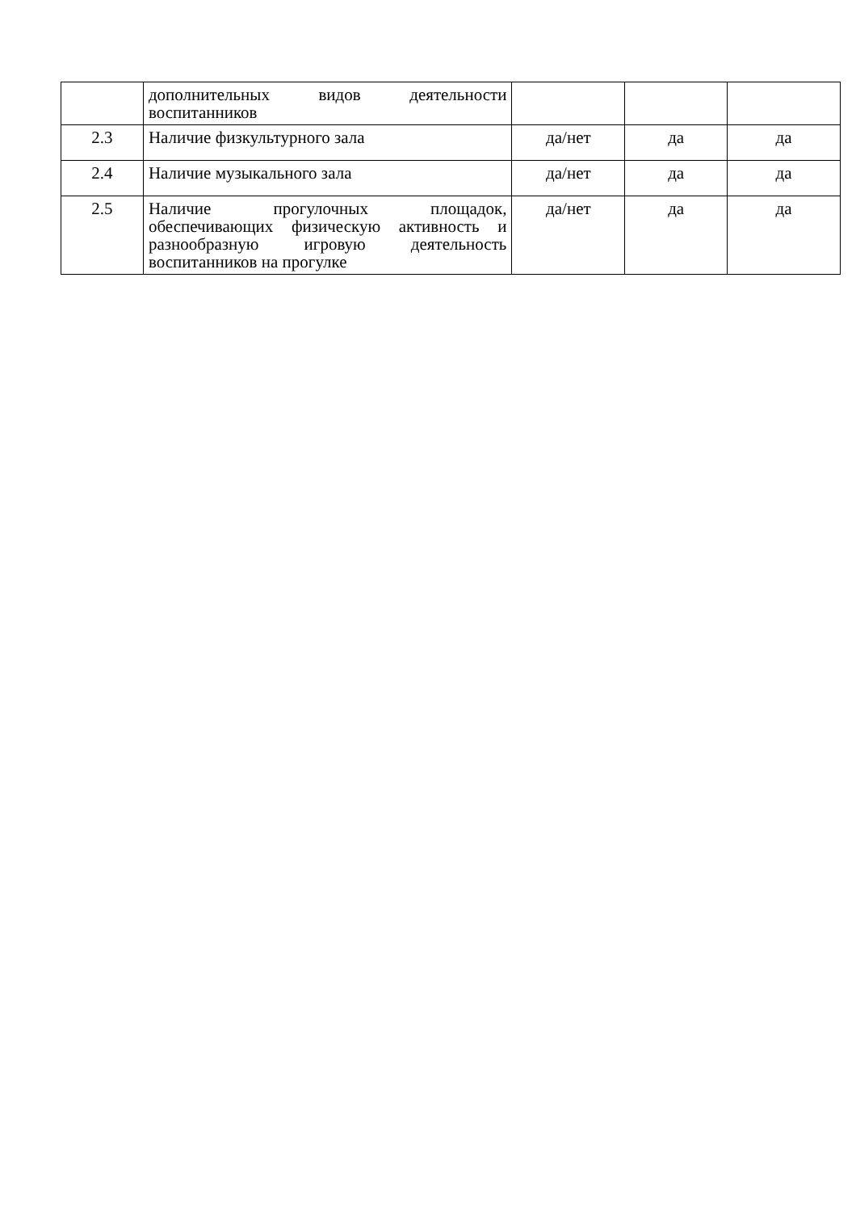| | дополнительных видов деятельности воспитанников | | | |
| 2.3 | Наличие физкультурного зала | да/нет | да | да |
| 2.4 | Наличие музыкального зала | да/нет | да | да |
| 2.5 | Наличие прогулочных площадок, обеспечивающих физическую активность и разнообразную игровую деятельность воспитанников на прогулке | да/нет | да | да |